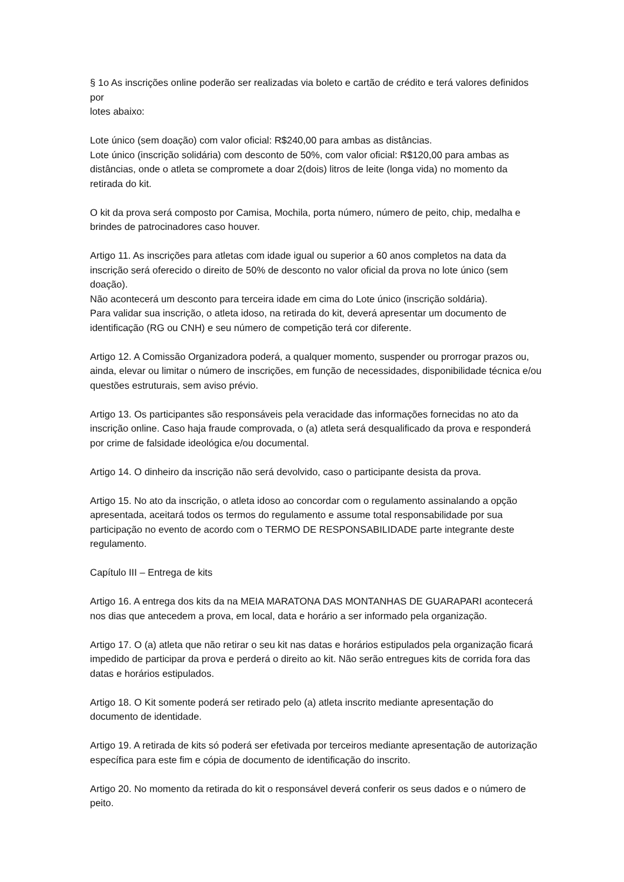§ 1o As inscrições online poderão ser realizadas via boleto e cartão de crédito e terá valores definidos por
lotes abaixo:
Lote único (sem doação) com valor oficial: R$240,00 para ambas as distâncias.
Lote único (inscrição solidária) com desconto de 50%, com valor oficial: R$120,00 para ambas as distâncias, onde o atleta se compromete a doar 2(dois) litros de leite (longa vida) no momento da retirada do kit.
O kit da prova será composto por Camisa, Mochila, porta número, número de peito, chip, medalha e brindes de patrocinadores caso houver.
Artigo 11. As inscrições para atletas com idade igual ou superior a 60 anos completos na data da inscrição será oferecido o direito de 50% de desconto no valor oficial da prova no lote único (sem doação).
Não acontecerá um desconto para terceira idade em cima do Lote único (inscrição soldária).
Para validar sua inscrição, o atleta idoso, na retirada do kit, deverá apresentar um documento de identificação (RG ou CNH) e seu número de competição terá cor diferente.
Artigo 12. A Comissão Organizadora poderá, a qualquer momento, suspender ou prorrogar prazos ou, ainda, elevar ou limitar o número de inscrições, em função de necessidades, disponibilidade técnica e/ou questões estruturais, sem aviso prévio.
Artigo 13. Os participantes são responsáveis pela veracidade das informações fornecidas no ato da inscrição online. Caso haja fraude comprovada, o (a) atleta será desqualificado da prova e responderá por crime de falsidade ideológica e/ou documental.
Artigo 14. O dinheiro da inscrição não será devolvido, caso o participante desista da prova.
Artigo 15. No ato da inscrição, o atleta idoso ao concordar com o regulamento assinalando a opção apresentada, aceitará todos os termos do regulamento e assume total responsabilidade por sua participação no evento de acordo com o TERMO DE RESPONSABILIDADE parte integrante deste regulamento.
Capítulo III – Entrega de kits
Artigo 16. A entrega dos kits da na MEIA MARATONA DAS MONTANHAS DE GUARAPARI acontecerá nos dias que antecedem a prova, em local, data e horário a ser informado pela organização.
Artigo 17. O (a) atleta que não retirar o seu kit nas datas e horários estipulados pela organização ficará impedido de participar da prova e perderá o direito ao kit. Não serão entregues kits de corrida fora das datas e horários estipulados.
Artigo 18. O Kit somente poderá ser retirado pelo (a) atleta inscrito mediante apresentação do documento de identidade.
Artigo 19. A retirada de kits só poderá ser efetivada por terceiros mediante apresentação de autorização específica para este fim e cópia de documento de identificação do inscrito.
Artigo 20. No momento da retirada do kit o responsável deverá conferir os seus dados e o número de peito.